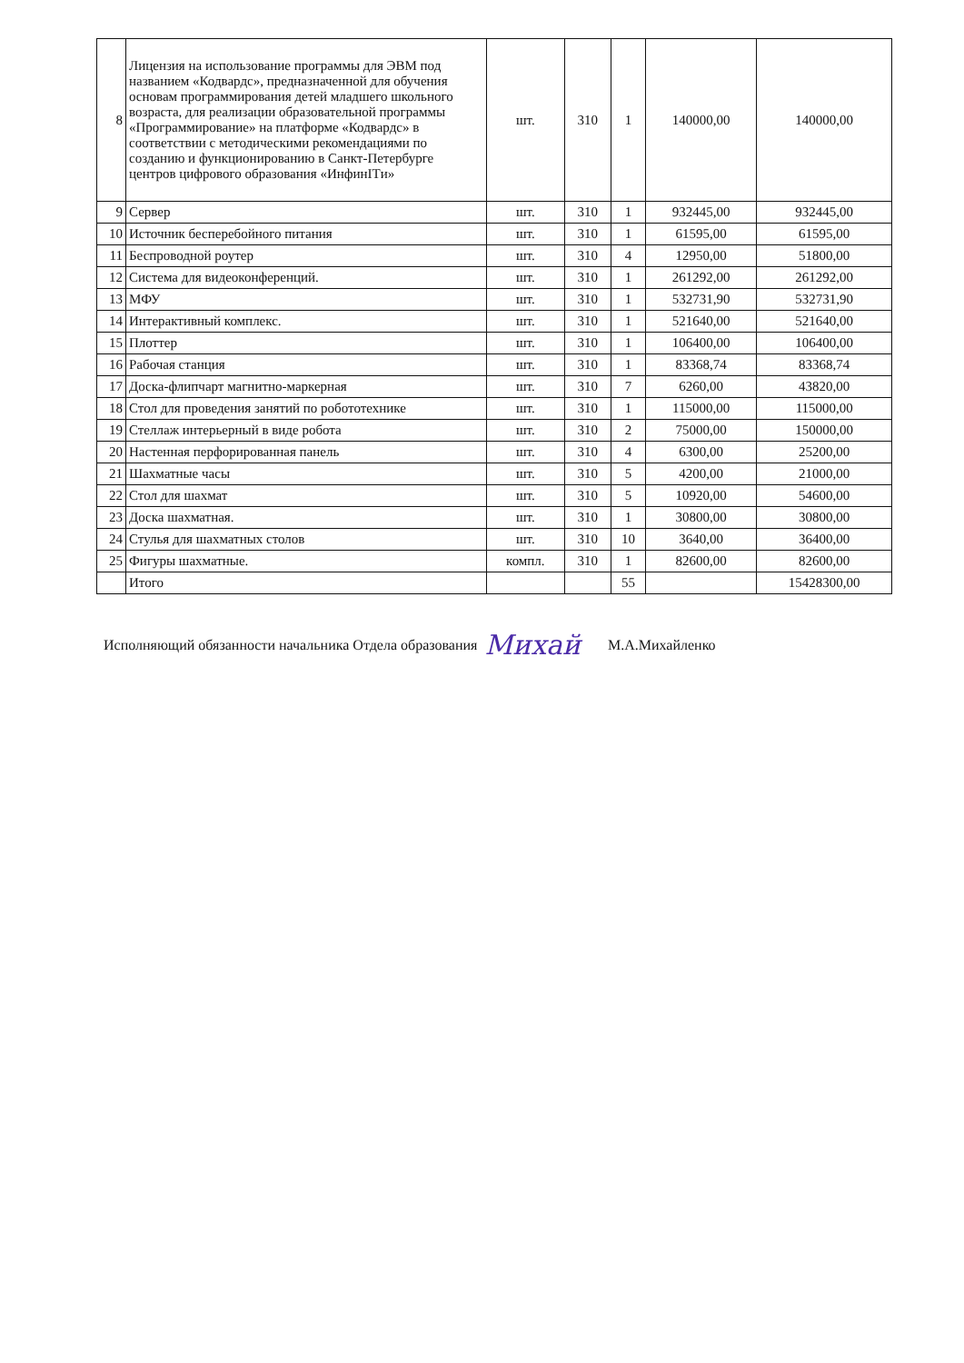| 8 | Лицензия на использование программы для ЭВМ под названием «Кодвардс», предназначенной для обучения основам программирования детей младшего школьного возраста, для реализации образовательной программы «Программирование» на платформе «Кодвардс» в соответствии с методическими рекомендациями по созданию и функционированию в Санкт-Петербурге центров цифрового образования «ИнфинITи» | шт. | 310 | 1 | 140000,00 | 140000,00 |
| 9 | Сервер | шт. | 310 | 1 | 932445,00 | 932445,00 |
| 10 | Источник бесперебойного питания | шт. | 310 | 1 | 61595,00 | 61595,00 |
| 11 | Беспроводной роутер | шт. | 310 | 4 | 12950,00 | 51800,00 |
| 12 | Система для видеоконференций. | шт. | 310 | 1 | 261292,00 | 261292,00 |
| 13 | МФУ | шт. | 310 | 1 | 532731,90 | 532731,90 |
| 14 | Интерактивный комплекс. | шт. | 310 | 1 | 521640,00 | 521640,00 |
| 15 | Плоттер | шт. | 310 | 1 | 106400,00 | 106400,00 |
| 16 | Рабочая станция | шт. | 310 | 1 | 83368,74 | 83368,74 |
| 17 | Доска-флипчарт магнитно-маркерная | шт. | 310 | 7 | 6260,00 | 43820,00 |
| 18 | Стол для проведения занятий по робототехнике | шт. | 310 | 1 | 115000,00 | 115000,00 |
| 19 | Стеллаж интерьерный в виде робота | шт. | 310 | 2 | 75000,00 | 150000,00 |
| 20 | Настенная перфорированная панель | шт. | 310 | 4 | 6300,00 | 25200,00 |
| 21 | Шахматные часы | шт. | 310 | 5 | 4200,00 | 21000,00 |
| 22 | Стол для шахмат | шт. | 310 | 5 | 10920,00 | 54600,00 |
| 23 | Доска шахматная. | шт. | 310 | 1 | 30800,00 | 30800,00 |
| 24 | Стулья для шахматных столов | шт. | 310 | 10 | 3640,00 | 36400,00 |
| 25 | Фигуры шахматные. | компл. | 310 | 1 | 82600,00 | 82600,00 |
| | Итого | | | 55 | | 15428300,00 |
Исполняющий обязанности начальника Отдела образования Михай М.А.Михайленко